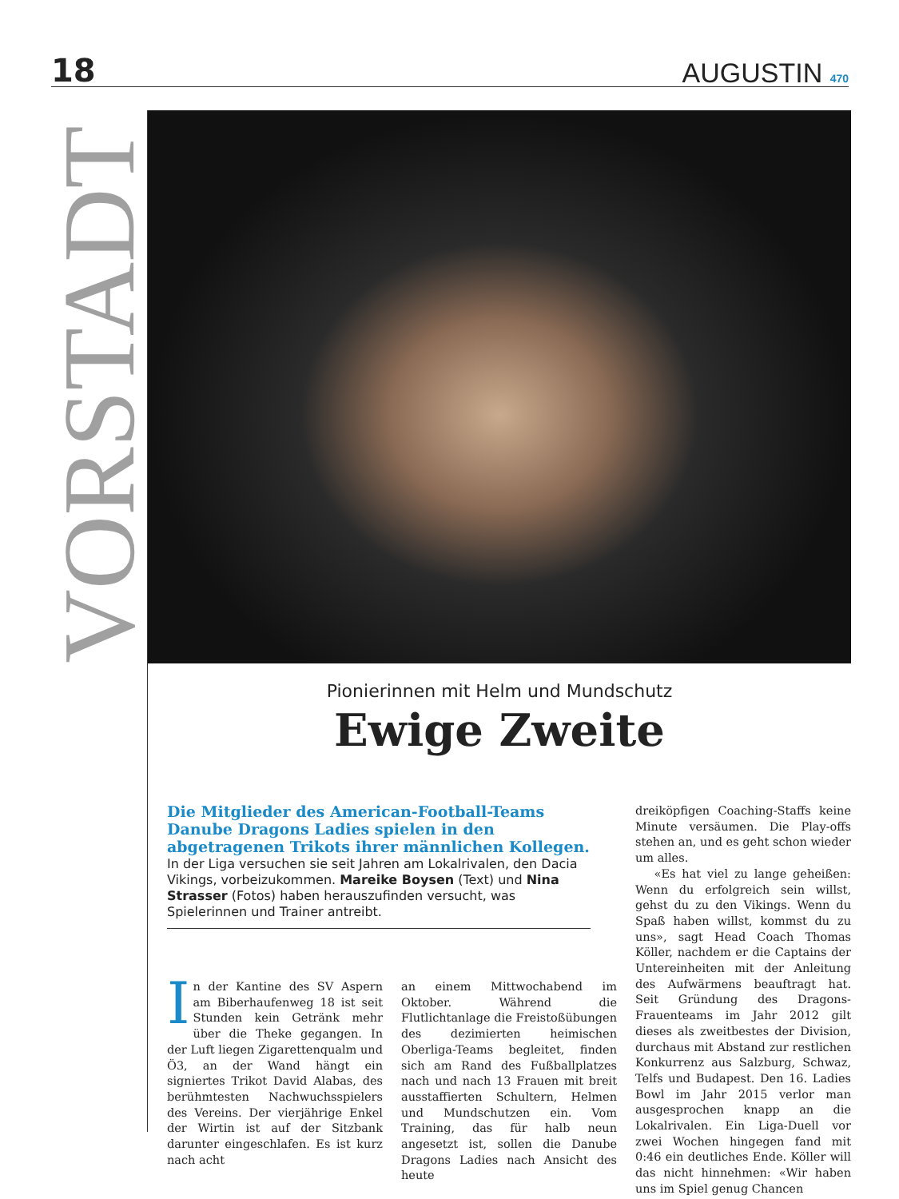18
AUGUSTIN 470
VORSTADT
Pionierinnen mit Helm und Mundschutz
Ewige Zweite
Die Mitglieder des American-Football-Teams Danube Dragons Ladies spielen in den abgetragenen Trikots ihrer männlichen Kollegen. In der Liga versuchen sie seit Jahren am Lokalrivalen, den Dacia Vikings, vorbeizukommen. Mareike Boysen (Text) und Nina Strasser (Fotos) haben herauszufinden versucht, was Spielerinnen und Trainer antreibt.
In der Kantine des SV Aspern am Biberhaufenweg 18 ist seit Stunden kein Getränk mehr über die Theke gegangen. In der Luft liegen Zigarettenqualm und Ö3, an der Wand hängt ein signiertes Trikot David Alabas, des berühmtesten Nachwuchsspielers des Vereins. Der vierjährige Enkel der Wirtin ist auf der Sitzbank darunter eingeschlafen. Es ist kurz nach acht
an einem Mittwochabend im Oktober. Während die Flutlichtanlage die Freistoßübungen des dezimierten heimischen Oberliga-Teams begleitet, finden sich am Rand des Fußballplatzes nach und nach 13 Frauen mit breit ausstaffierten Schultern, Helmen und Mundschutzen ein. Vom Training, das für halb neun angesetzt ist, sollen die Danube Dragons Ladies nach Ansicht des heute
dreiköpfigen Coaching-Staffs keine Minute versäumen. Die Play-offs stehen an, und es geht schon wieder um alles.
«Es hat viel zu lange geheißen: Wenn du erfolgreich sein willst, gehst du zu den Vikings. Wenn du Spaß haben willst, kommst du zu uns», sagt Head Coach Thomas Köller, nachdem er die Captains der Untereinheiten mit der Anleitung des Aufwärmens beauftragt hat. Seit Gründung des Dragons-Frauenteams im Jahr 2012 gilt dieses als zweitbestes der Division, durchaus mit Abstand zur restlichen Konkurrenz aus Salzburg, Schwaz, Telfs und Budapest. Den 16. Ladies Bowl im Jahr 2015 verlor man ausgesprochen knapp an die Lokalrivalen. Ein Liga-Duell vor zwei Wochen hingegen fand mit 0:46 ein deutliches Ende. Köller will das nicht hinnehmen: «Wir haben uns im Spiel genug Chancen